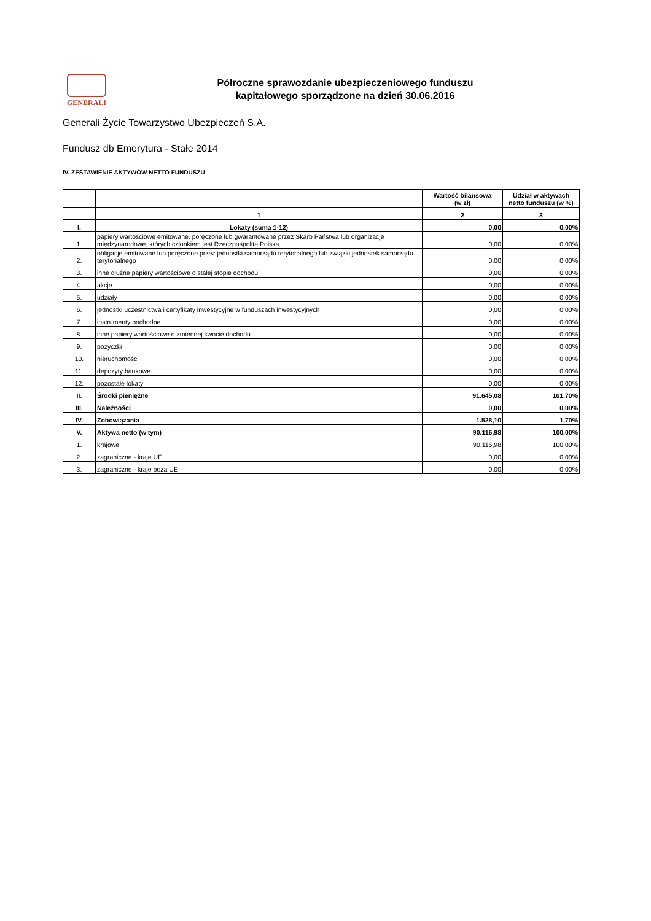GENERALI
Półroczne sprawozdanie ubezpieczeniowego funduszu
kapitałowego sporządzone na dzień 30.06.2016
Generali Życie Towarzystwo Ubezpieczeń S.A.
Fundusz db Emerytura - Stałe 2014
IV. ZESTAWIENIE AKTYWÓW NETTO FUNDUSZU
| | | Wartość bilansowa (w zł) | Udział w aktywach netto funduszu (w %) |
| --- | --- | --- | --- |
| | 1 | 2 | 3 |
| I. | Lokaty (suma 1-12) | 0,00 | 0,00% |
| 1. | papiery wartościowe emitowane, poręczone lub gwarantowane przez Skarb Państwa lub organizacje międzynarodowe, których członkiem jest Rzeczpospolita Polska | 0,00 | 0,00% |
| 2. | obligacje emitowane lub poręczone przez jednostki samorządu terytorialnego lub związki jednostek samorządu terytorialnego | 0,00 | 0,00% |
| 3. | inne dłużne papiery wartościowe o stałej stopie dochodu | 0,00 | 0,00% |
| 4. | akcje | 0,00 | 0,00% |
| 5. | udziały | 0,00 | 0,00% |
| 6. | jednostki uczestnictwa i certyfikaty inwestycyjne w funduszach inwestycyjnych | 0,00 | 0,00% |
| 7. | instrumenty pochodne | 0,00 | 0,00% |
| 8. | inne papiery wartościowe o zmiennej kwocie dochodu | 0,00 | 0,00% |
| 9. | pożyczki | 0,00 | 0,00% |
| 10. | nieruchomości | 0,00 | 0,00% |
| 11. | depozyty bankowe | 0,00 | 0,00% |
| 12. | pozostałe lokaty | 0,00 | 0,00% |
| II. | Środki pieniężne | 91.645,08 | 101,70% |
| III. | Należności | 0,00 | 0,00% |
| IV. | Zobowiązania | 1.528,10 | 1,70% |
| V. | Aktywa netto (w tym) | 90.116,98 | 100,00% |
| 1. | krajowe | 90.116,98 | 100,00% |
| 2. | zagraniczne - kraje UE | 0,00 | 0,00% |
| 3. | zagraniczne - kraje poza UE | 0,00 | 0,00% |